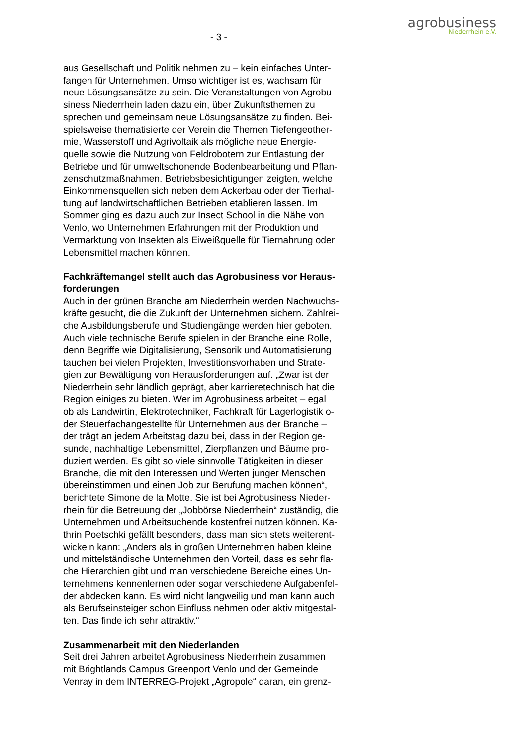agrobusiness
Niederrhein e.V.
- 3 -
aus Gesellschaft und Politik nehmen zu – kein einfaches Unter-
fangen für Unternehmen. Umso wichtiger ist es, wachsam für
neue Lösungsansätze zu sein. Die Veranstaltungen von Agrobu-
siness Niederrhein laden dazu ein, über Zukunftsthemen zu
sprechen und gemeinsam neue Lösungsansätze zu finden. Bei-
spielsweise thematisierte der Verein die Themen Tiefengeother-
mie, Wasserstoff und Agrivoltaik als mögliche neue Energie-
quelle sowie die Nutzung von Feldrobotern zur Entlastung der
Betriebe und für umweltschonende Bodenbearbeitung und Pflan-
zenschutzmaßnahmen. Betriebsbesichtigungen zeigten, welche
Einkommensquellen sich neben dem Ackerbau oder der Tierhal-
tung auf landwirtschaftlichen Betrieben etablieren lassen. Im
Sommer ging es dazu auch zur Insect School in die Nähe von
Venlo, wo Unternehmen Erfahrungen mit der Produktion und
Vermarktung von Insekten als Eiweißquelle für Tiernahrung oder
Lebensmittel machen können.
Fachkräftemangel stellt auch das Agrobusiness vor Heraus-
forderungen
Auch in der grünen Branche am Niederrhein werden Nachwuchs-
kräfte gesucht, die die Zukunft der Unternehmen sichern. Zahlrei-
che Ausbildungsberufe und Studiengänge werden hier geboten.
Auch viele technische Berufe spielen in der Branche eine Rolle,
denn Begriffe wie Digitalisierung, Sensorik und Automatisierung
tauchen bei vielen Projekten, Investitionsvorhaben und Strate-
gien zur Bewältigung von Herausforderungen auf. „Zwar ist der
Niederrhein sehr ländlich geprägt, aber karrieretechnisch hat die
Region einiges zu bieten. Wer im Agrobusiness arbeitet – egal
ob als Landwirtin, Elektrotechniker, Fachkraft für Lagerlogistik o-
der Steuerfachangestellte für Unternehmen aus der Branche –
der trägt an jedem Arbeitstag dazu bei, dass in der Region ge-
sunde, nachhaltige Lebensmittel, Zierpflanzen und Bäume pro-
duziert werden. Es gibt so viele sinnvolle Tätigkeiten in dieser
Branche, die mit den Interessen und Werten junger Menschen
übereinstimmen und einen Job zur Berufung machen können“,
berichtete Simone de la Motte. Sie ist bei Agrobusiness Nieder-
rhein für die Betreuung der „Jobbörse Niederrhein“ zuständig, die
Unternehmen und Arbeitsuchende kostenfrei nutzen können. Ka-
thrin Poetschki gefällt besonders, dass man sich stets weiterent-
wickeln kann: „Anders als in großen Unternehmen haben kleine
und mittelständische Unternehmen den Vorteil, dass es sehr fla-
che Hierarchien gibt und man verschiedene Bereiche eines Un-
ternehmens kennenlernen oder sogar verschiedene Aufgabenfel-
der abdecken kann. Es wird nicht langweilig und man kann auch
als Berufseinsteiger schon Einfluss nehmen oder aktiv mitgestal-
ten. Das finde ich sehr attraktiv.“
Zusammenarbeit mit den Niederlanden
Seit drei Jahren arbeitet Agrobusiness Niederrhein zusammen
mit Brightlands Campus Greenport Venlo und der Gemeinde
Venray in dem INTERREG-Projekt „Agropole“ daran, ein grenz-